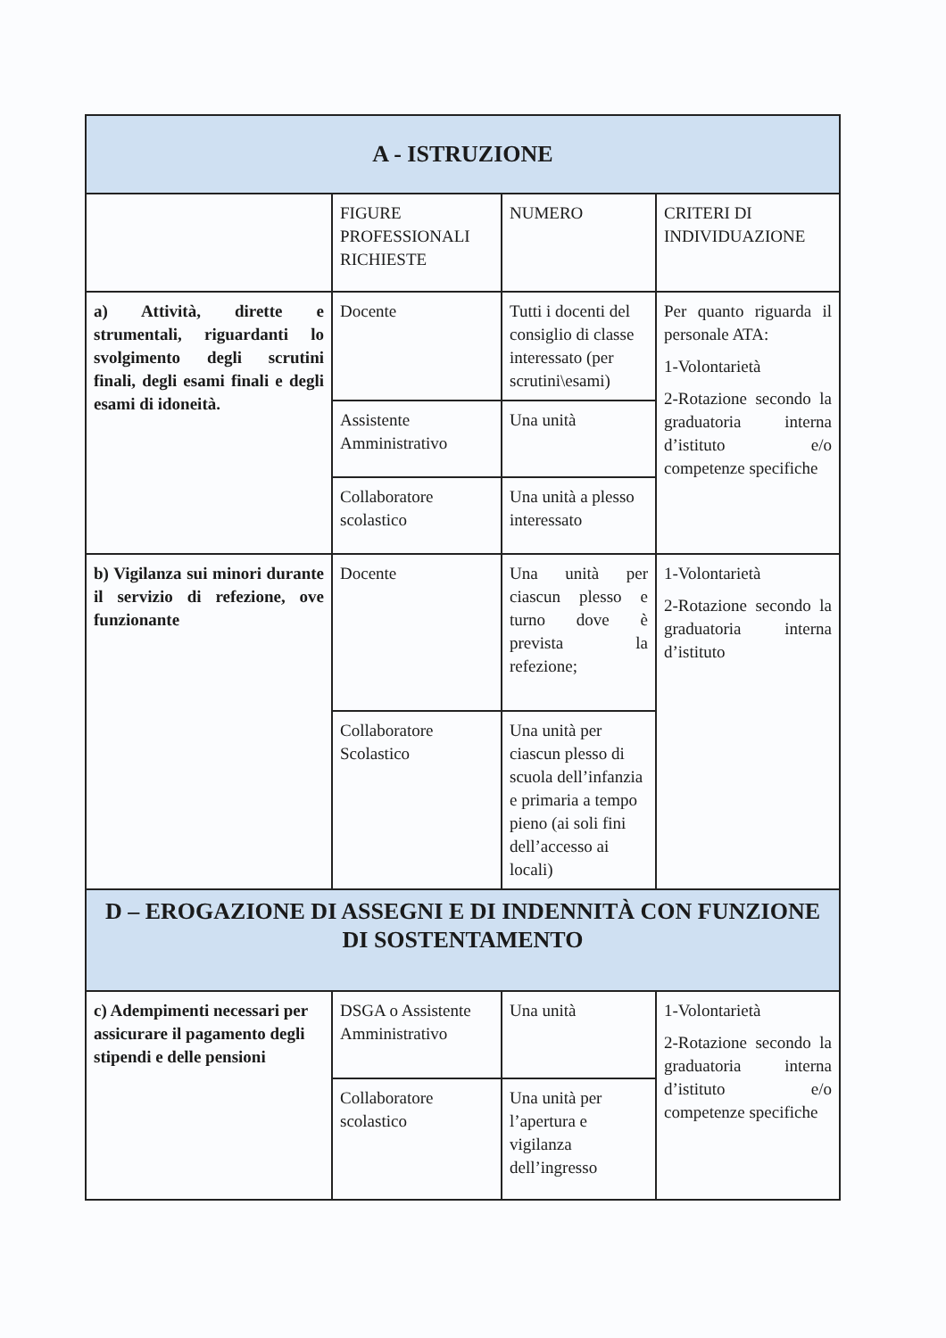| A - ISTRUZIONE | | | |
| | FIGURE PROFESSIONALI RICHIESTE | NUMERO | CRITERI DI INDIVIDUAZIONE |
| a) Attività, dirette e strumentali, riguardanti lo svolgimento degli scrutini finali, degli esami finali e degli esami di idoneità. | Docente | Tutti i docenti del consiglio di classe interessato (per scrutini\esami) | Per quanto riguarda il personale ATA: 1-Volontarietà 2-Rotazione secondo la graduatoria interna d’istituto e/o competenze specifiche |
| | Assistente Amministrativo | Una unità | |
| | Collaboratore scolastico | Una unità a plesso interessato | |
| b) Vigilanza sui minori durante il servizio di refezione, ove funzionante | Docente | Una unità per ciascun plesso e turno dove è prevista la refezione; | 1-Volontarietà 2-Rotazione secondo la graduatoria interna d’istituto |
| | Collaboratore Scolastico | Una unità per ciascun plesso di scuola dell’infanzia e primaria a tempo pieno (ai soli fini dell’accesso ai locali) | |
| D – EROGAZIONE DI ASSEGNI E DI INDENNITÀ CON FUNZIONE DI SOSTENTAMENTO | | | |
| c) Adempimenti necessari per assicurare il pagamento degli stipendi e delle pensioni | DSGA o Assistente Amministrativo | Una unità | 1-Volontarietà 2-Rotazione secondo la graduatoria interna d’istituto e/o competenze specifiche |
| | Collaboratore scolastico | Una unità per l’apertura e vigilanza dell’ingresso | |